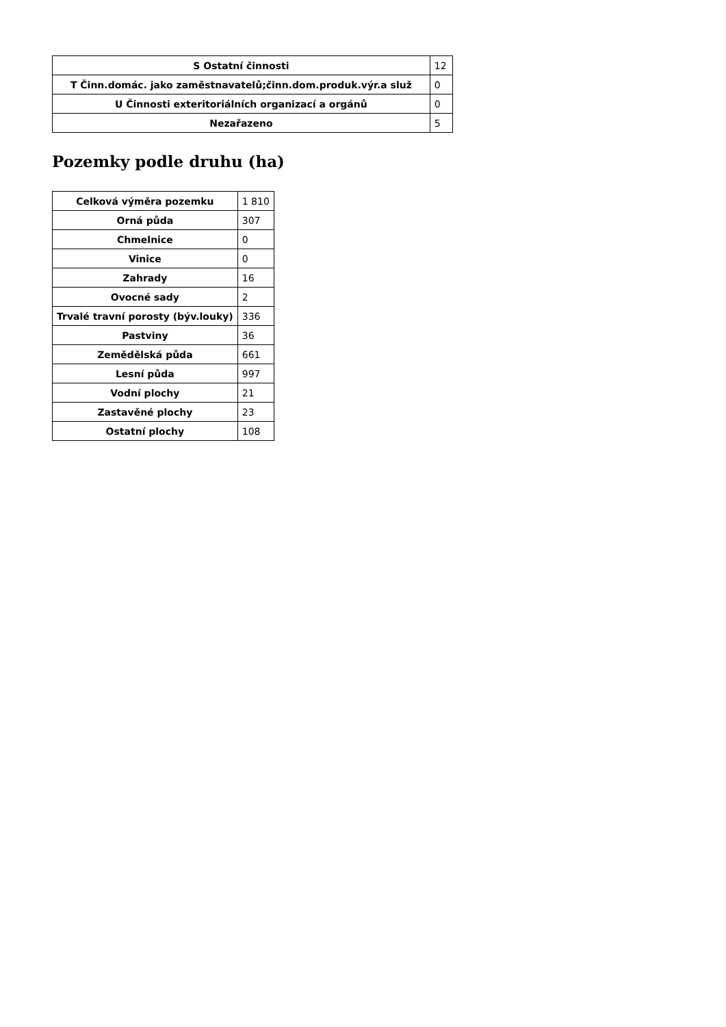| S Ostatní činnosti | 12 |
| T Činn.domác. jako zaměstnavatelů;činn.dom.produk.výr.a služ | 0 |
| U Činnosti exteritoriálních organizací a orgánů | 0 |
| Nezařazeno | 5 |
Pozemky podle druhu (ha)
| Celková výměra pozemku | 1 810 |
| Orná půda | 307 |
| Chmelnice | 0 |
| Vinice | 0 |
| Zahrady | 16 |
| Ovocné sady | 2 |
| Trvalé travní porosty (býv.louky) | 336 |
| Pastviny | 36 |
| Zemědělská půda | 661 |
| Lesní půda | 997 |
| Vodní plochy | 21 |
| Zastavěné plochy | 23 |
| Ostatní plochy | 108 |